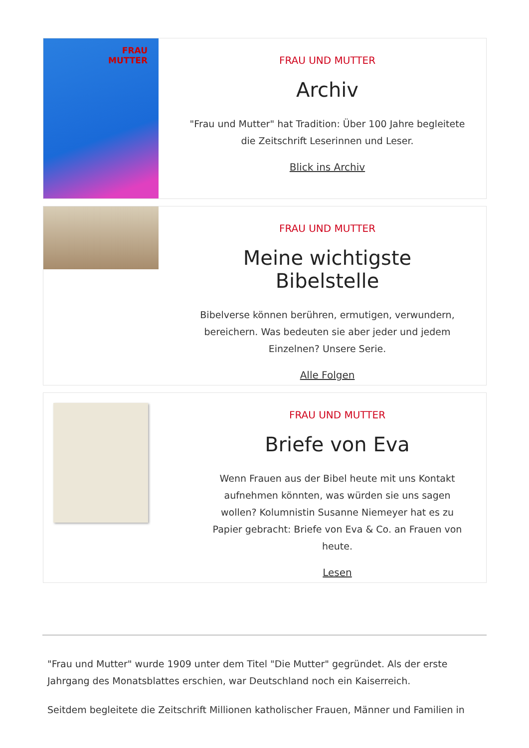FRAU
MUTTER
FRAU UND MUTTER
Archiv
"Frau und Mutter" hat Tradition: Über 100 Jahre begleitete die Zeitschrift Leserinnen und Leser.
Blick ins Archiv
FRAU UND MUTTER
Meine wichtigste Bibelstelle
Bibelverse können berühren, ermutigen, verwundern, bereichern. Was bedeuten sie aber jeder und jedem Einzelnen? Unsere Serie.
Alle Folgen
FRAU UND MUTTER
Briefe von Eva
Wenn Frauen aus der Bibel heute mit uns Kontakt aufnehmen könnten, was würden sie uns sagen wollen? Kolumnistin Susanne Niemeyer hat es zu Papier gebracht: Briefe von Eva & Co. an Frauen von heute.
Lesen
"Frau und Mutter" wurde 1909 unter dem Titel "Die Mutter" gegründet. Als der erste Jahrgang des Monatsblattes erschien, war Deutschland noch ein Kaiserreich.
Seitdem begleitete die Zeitschrift Millionen katholischer Frauen, Männer und Familien in